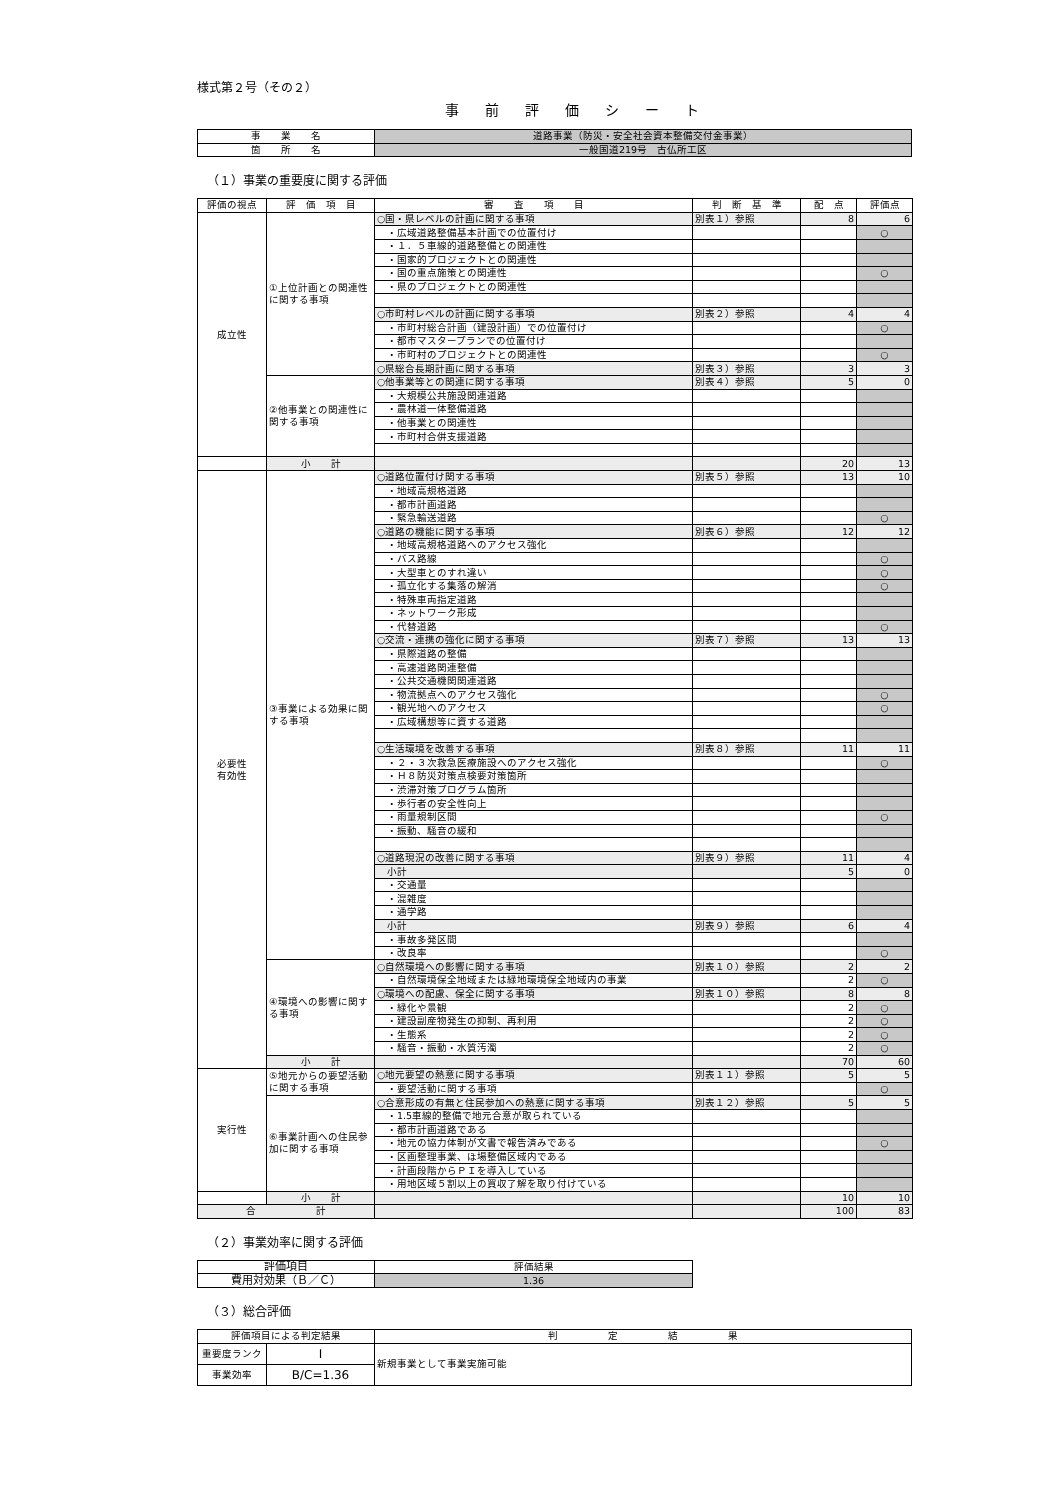様式第２号（その２）
事前評価シート
| 事 業 名 | 道路事業（防災・安全社会資本整備交付金事業） |
| 箇 所 名 | 一般国道219号 古仏所工区 |
（１）事業の重要度に関する評価
| 評価の視点 | 評 価 項 目 | 審 査 項 目 | 判 断 基 準 | 配 点 | 評価点 |
| --- | --- | --- | --- | --- | --- |
| 成立性 | ①上位計画との関連性に関する事項 | ○国・県レベルの計画に関する事項 | 別表１）参照 | 8 | 6 |
| | | ・広域道路整備基本計画での位置付け | | | ○ |
| | | ・１．５車線的道路整備との関連性 | | | |
| | | ・国家的プロジェクトとの関連性 | | | |
| | | ・国の重点施策との関連性 | | | ○ |
| | | ・県のプロジェクトとの関連性 | | | |
| | | ○市町村レベルの計画に関する事項 | 別表２）参照 | 4 | 4 |
| | | ・市町村総合計画（建設計画）での位置付け | | | ○ |
| | | ・都市マスタープランでの位置付け | | | |
| | | ・市町村のプロジェクトとの関連性 | | | ○ |
| | | ○県総合長期計画に関する事項 | 別表３）参照 | 3 | 3 |
| | ②他事業との関連性に関する事項 | ○他事業等との関連に関する事項 | 別表４）参照 | 5 | 0 |
| | | ・大規模公共施設関連道路 | | | |
| | | ・農林道一体整備道路 | | | |
| | | ・他事業との関連性 | | | |
| | | ・市町村合併支援道路 | | | |
| | 小 計 | | | 20 | 13 |
| 必要性 有効性 | ③事業による効果に関する事項 | ○道路位置付け関する事項 | 別表５）参照 | 13 | 10 |
| | | ・地域高規格道路 | | | |
| | | ・都市計画道路 | | | |
| | | ・緊急輸送道路 | | | ○ |
| | | ○道路の機能に関する事項 | 別表６）参照 | 12 | 12 |
| | | ・地域高規格道路へのアクセス強化 | | | |
| | | ・バス路線 | | | ○ |
| | | ・大型車とのすれ違い | | | ○ |
| | | ・孤立化する集落の解消 | | | ○ |
| | | ・特殊車両指定道路 | | | |
| | | ・ネットワーク形成 | | | |
| | | ・代替道路 | | | ○ |
| | | ○交流・連携の強化に関する事項 | 別表７）参照 | 13 | 13 |
| | | ・県際道路の整備 | | | |
| | | ・高速道路関連整備 | | | |
| | | ・公共交通機関関連道路 | | | |
| | | ・物流拠点へのアクセス強化 | | | ○ |
| | | ・観光地へのアクセス | | | ○ |
| | | ・広域構想等に資する道路 | | | |
| | | ○生活環境を改善する事項 | 別表８）参照 | 11 | 11 |
| | | ・２・３次救急医療施設へのアクセス強化 | | | ○ |
| | | ・Ｈ８防災対策点検要対策箇所 | | | |
| | | ・渋滞対策プログラム箇所 | | | |
| | | ・歩行者の安全性向上 | | | |
| | | ・雨量規制区間 | | | ○ |
| | | ・振動、騒音の緩和 | | | |
| | | ○道路現況の改善に関する事項 | 別表９）参照 | 11 | 4 |
| | | 小計 | | 5 | 0 |
| | | ・交通量 | | | |
| | | ・混雑度 | | | |
| | | ・通学路 | | | |
| | | 小計 | 別表９）参照 | 6 | 4 |
| | | ・事故多発区間 | | | |
| | | ・改良率 | | | ○ |
| | ④環境への影響に関する事項 | ○自然環境への影響に関する事項 | 別表１０）参照 | 2 | 2 |
| | | ・自然環境保全地域または緑地環境保全地域内の事業 | | 2 | ○ |
| | | ○環境への配慮、保全に関する事項 | 別表１０）参照 | 8 | 8 |
| | | ・緑化や景観 | | 2 | ○ |
| | | ・建設副産物発生の抑制、再利用 | | 2 | ○ |
| | | ・生態系 | | 2 | ○ |
| | | ・騒音・振動・水質汚濁 | | 2 | ○ |
| | 小 計 | | | 70 | 60 |
| 実行性 | ⑤地元からの要望活動に関する事項 | ○地元要望の熱意に関する事項 | 別表１１）参照 | 5 | 5 |
| | | ・要望活動に関する事項 | | | ○ |
| | ⑥事業計画への住民参加に関する事項 | ○合意形成の有無と住民参加への熱意に関する事項 | 別表１２）参照 | 5 | 5 |
| | | ・1.5車線的整備で地元合意が取られている | | | |
| | | ・都市計画道路である | | | |
| | | ・地元の協力体制が文書で報告済みである | | | ○ |
| | | ・区画整理事業、ほ場整備区域内である | | | |
| | | ・計画段階からＰＩを導入している | | | |
| | | ・用地区域５割以上の買収了解を取り付けている | | | |
| | 小 計 | | | 10 | 10 |
| 合 計 | | | | 100 | 83 |
（２）事業効率に関する評価
| 評価項目 | 評価結果 |
| 費用対効果（Ｂ／Ｃ） | 1.36 |
（３）総合評価
| 評価項目による判定結果 | | 判 定 結 果 |
| 重要度ランク | Ⅰ | 新規事業として事業実施可能 |
| 事業効率 | B/C=1.36 | |